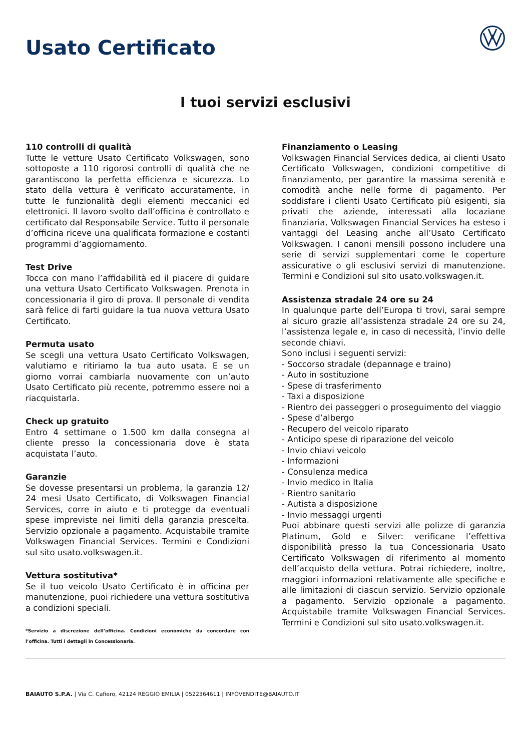Usato Certificato
I tuoi servizi esclusivi
110 controlli di qualità
Tutte le vetture Usato Certificato Volkswagen, sono sottoposte a 110 rigorosi controlli di qualità che ne garantiscono la perfetta efficienza e sicurezza. Lo stato della vettura è verificato accuratamente, in tutte le funzionalità degli elementi meccanici ed elettronici. Il lavoro svolto dall’officina è controllato e certificato dal Responsabile Service. Tutto il personale d’officina riceve una qualificata formazione e costanti programmi d’aggiornamento.
Test Drive
Tocca con mano l’affidabilità ed il piacere di guidare una vettura Usato Certificato Volkswagen. Prenota in concessionaria il giro di prova. Il personale di vendita sarà felice di farti guidare la tua nuova vettura Usato Certificato.
Permuta usato
Se scegli una vettura Usato Certificato Volkswagen, valutiamo e ritiriamo la tua auto usata. E se un giorno vorrai cambiarla nuovamente con un’auto Usato Certificato più recente, potremmo essere noi a riacquistarla.
Check up gratuito
Entro 4 settimane o 1.500 km dalla consegna al cliente presso la concessionaria dove è stata acquistata l’auto.
Garanzie
Se dovesse presentarsi un problema, la garanzia 12/ 24 mesi Usato Certificato, di Volkswagen Financial Services, corre in aiuto e ti protegge da eventuali spese impreviste nei limiti della garanzia prescelta. Servizio opzionale a pagamento. Acquistabile tramite Volkswagen Financial Services. Termini e Condizioni sul sito usato.volkswagen.it.
Vettura sostitutiva*
Se il tuo veicolo Usato Certificato è in officina per manutenzione, puoi richiedere una vettura sostitutiva a condizioni speciali.
*Servizio a discrezione dell’officina. Condizioni economiche da concordare con l’officina. Tutti i dettagli in Concessionaria.
Finanziamento o Leasing
Volkswagen Financial Services dedica, ai clienti Usato Certificato Volkswagen, condizioni competitive di finanziamento, per garantire la massima serenità e comodità anche nelle forme di pagamento. Per soddisfare i clienti Usato Certificato più esigenti, sia privati che aziende, interessati alla locaziane finanziaria, Volkswagen Financial Services ha esteso i vantaggi del Leasing anche all’Usato Certificato Volkswagen. I canoni mensili possono includere una serie di servizi supplementari come le coperture assicurative o gli esclusivi servizi di manutenzione. Termini e Condizioni sul sito usato.volkswagen.it.
Assistenza stradale 24 ore su 24
In qualunque parte dell’Europa ti trovi, sarai sempre al sicuro grazie all’assistenza stradale 24 ore su 24, l’assistenza legale e, in caso di necessità, l’invio delle seconde chiavi.
Sono inclusi i seguenti servizi:
- Soccorso stradale (depannage e traino)
- Auto in sostituzione
- Spese di trasferimento
- Taxi a disposizione
- Rientro dei passeggeri o proseguimento del viaggio
- Spese d’albergo
- Recupero del veicolo riparato
- Anticipo spese di riparazione del veicolo
- Invio chiavi veicolo
- Informazioni
- Consulenza medica
- Invio medico in Italia
- Rientro sanitario
- Autista a disposizione
- Invio messaggi urgenti
Puoi abbinare questi servizi alle polizze di garanzia Platinum, Gold e Silver: verificane l’effettiva disponibilità presso la tua Concessionaria Usato Certificato Volkswagen di riferimento al momento dell’acquisto della vettura. Potrai richiedere, inoltre, maggiori informazioni relativamente alle specifiche e alle limitazioni di ciascun servizio. Servizio opzionale a pagamento. Servizio opzionale a pagamento. Acquistabile tramite Volkswagen Financial Services. Termini e Condizioni sul sito usato.volkswagen.it.
BAIAUTO S.P.A. | Via C. Cafiero, 42124 REGGIO EMILIA | 0522364611 | INFOVENDITE@BAIAUTO.IT